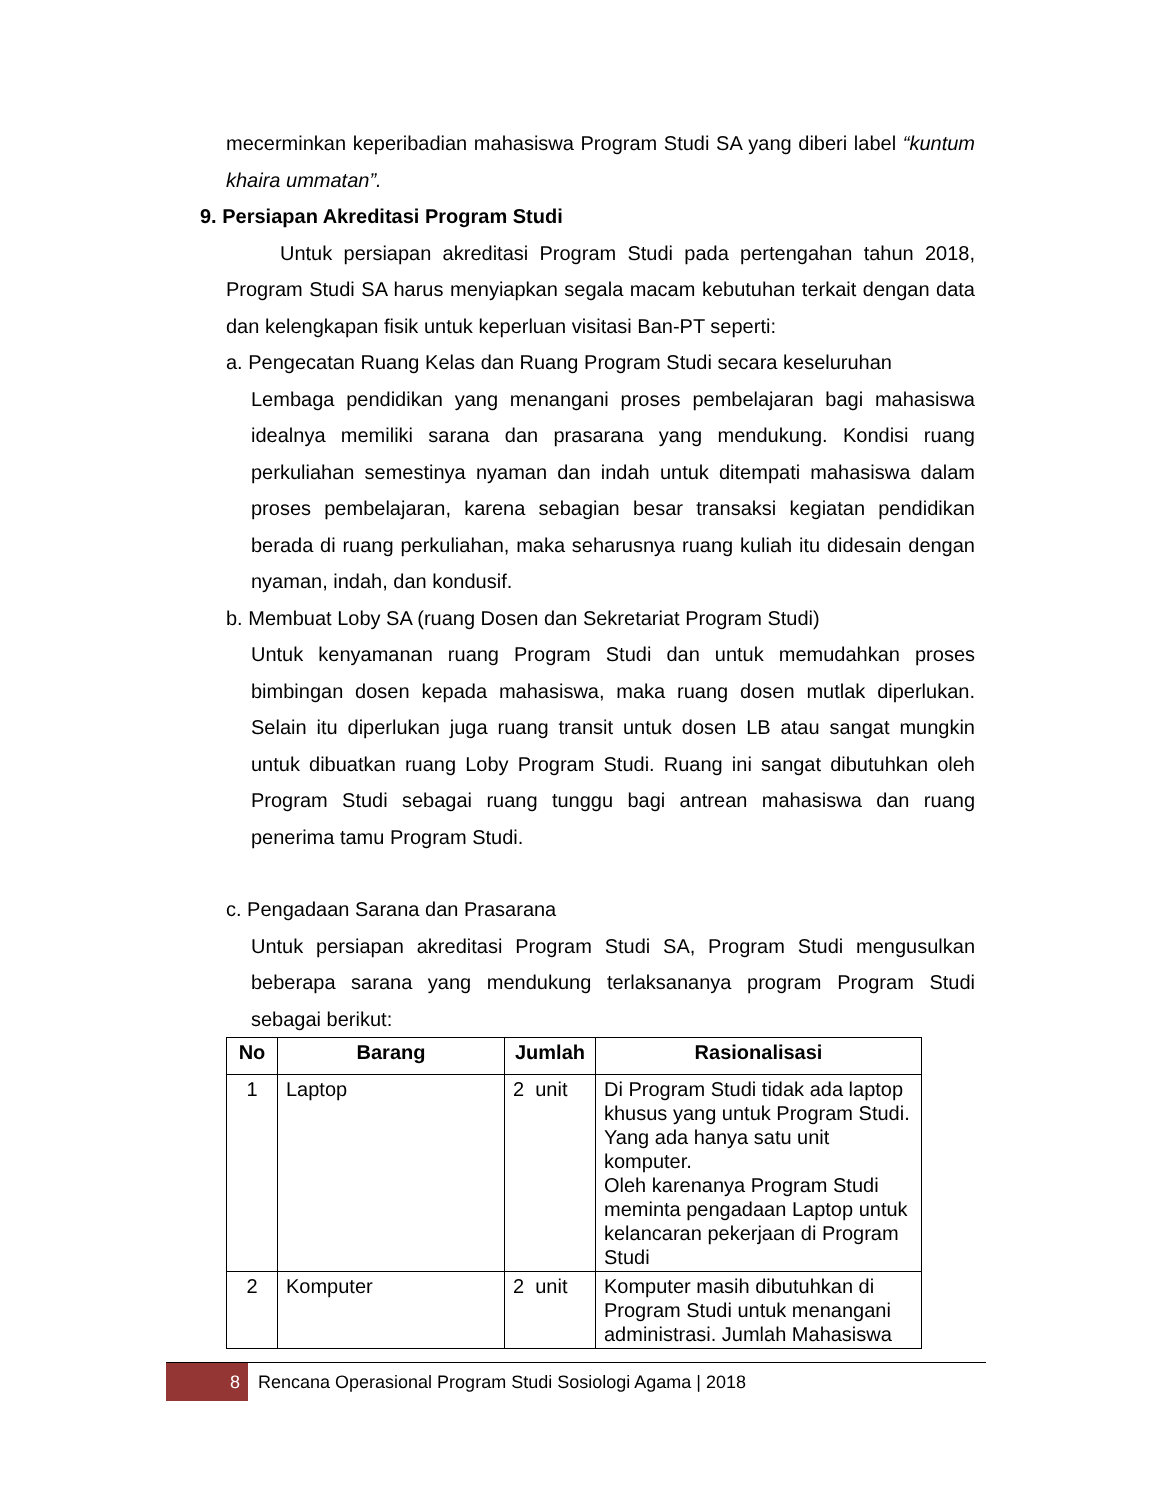mecerminkan keperibadian mahasiswa Program Studi SA yang diberi label “kuntum khaira ummatan”.
9. Persiapan Akreditasi Program Studi
Untuk persiapan akreditasi Program Studi pada pertengahan tahun 2018, Program Studi SA harus menyiapkan segala macam kebutuhan terkait dengan data dan kelengkapan fisik untuk keperluan visitasi Ban-PT seperti:
a. Pengecatan Ruang Kelas dan Ruang Program Studi secara keseluruhan
Lembaga pendidikan yang menangani proses pembelajaran bagi mahasiswa idealnya memiliki sarana dan prasarana yang mendukung. Kondisi ruang perkuliahan semestinya nyaman dan indah untuk ditempati mahasiswa dalam proses pembelajaran, karena sebagian besar transaksi kegiatan pendidikan berada di ruang perkuliahan, maka seharusnya ruang kuliah itu didesain dengan nyaman, indah, dan kondusif.
b. Membuat Loby SA (ruang Dosen dan Sekretariat Program Studi)
Untuk kenyamanan ruang Program Studi dan untuk memudahkan proses bimbingan dosen kepada mahasiswa, maka ruang dosen mutlak diperlukan. Selain itu diperlukan juga ruang transit untuk dosen LB atau sangat mungkin untuk dibuatkan ruang Loby Program Studi. Ruang ini sangat dibutuhkan oleh Program Studi sebagai ruang tunggu bagi antrean mahasiswa dan ruang penerima tamu Program Studi.
c. Pengadaan Sarana dan Prasarana
Untuk persiapan akreditasi Program Studi SA, Program Studi mengusulkan beberapa sarana yang mendukung terlaksananya program Program Studi sebagai berikut:
| No | Barang | Jumlah | Rasionalisasi |
| --- | --- | --- | --- |
| 1 | Laptop | 2 unit | Di Program Studi tidak ada laptop khusus yang untuk Program Studi. Yang ada hanya satu unit komputer. Oleh karenanya Program Studi meminta pengadaan Laptop untuk kelancaran pekerjaan di Program Studi |
| 2 | Komputer | 2 unit | Komputer masih dibutuhkan di Program Studi untuk menangani administrasi. Jumlah Mahasiswa |
8 Rencana Operasional Program Studi Sosiologi Agama | 2018